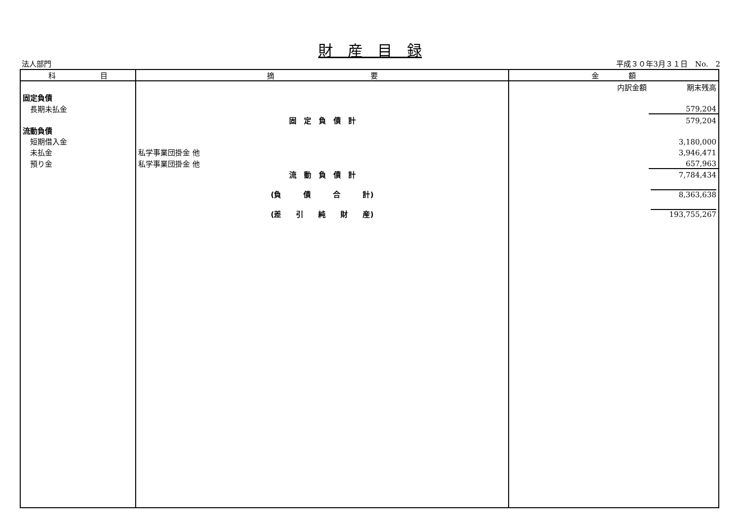財　産　目　録
法人部門 平成３０年3月３１日　No.　2
| 科 目 | 摘 要 | 金 額 | |
| --- | --- | --- | --- |
| | | 内訳金額 | 期末残高 |
| 固定負債 | | | |
| 長期未払金 | | | 579,204 |
| | 固 定 負 債 計 | | 579,204 |
| 流動負債 | | | |
| 短期借入金 | | | 3,180,000 |
| 未払金 | 私学事業団掛金 他 | | 3,946,471 |
| 預り金 | 私学事業団掛金 他 | | 657,963 |
| | 流 動 負 債 計 | | 7,784,434 |
| | (負 債 合 計) | | 8,363,638 |
| | (差 引 純 財 産) | | 193,755,267 |